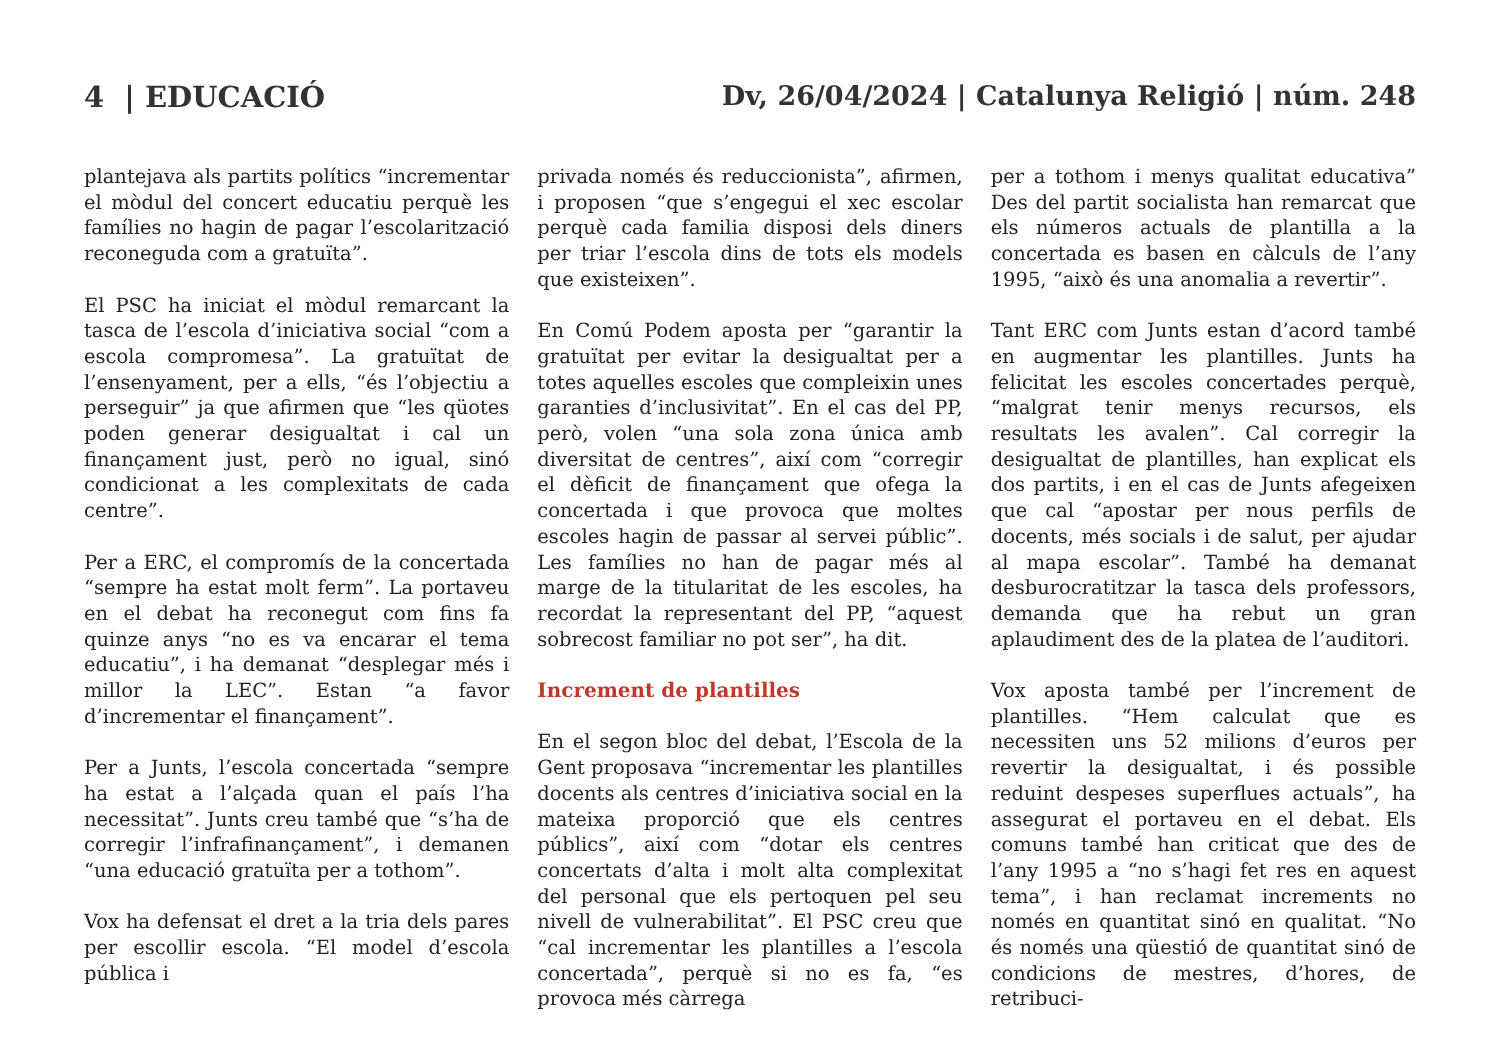4 | EDUCACIÓ Dv, 26/04/2024 | Catalunya Religió | núm. 248
plantejava als partits polítics “incrementar el mòdul del concert educatiu perquè les famílies no hagin de pagar l’escolarització reconeguda com a gratuïta”.
El PSC ha iniciat el mòdul remarcant la tasca de l’escola d’iniciativa social “com a escola compromesa”. La gratuïtat de l’ensenyament, per a ells, “és l’objectiu a perseguir” ja que afirmen que “les qüotes poden generar desigualtat i cal un finançament just, però no igual, sinó condicionat a les complexitats de cada centre”.
Per a ERC, el compromís de la concertada “sempre ha estat molt ferm”. La portaveu en el debat ha reconegut com fins fa quinze anys “no es va encarar el tema educatiu”, i ha demanat “desplegar més i millor la LEC”. Estan “a favor d’incrementar el finançament”.
Per a Junts, l’escola concertada “sempre ha estat a l’alçada quan el país l’ha necessitat”. Junts creu també que “s’ha de corregir l’infrafinançament”, i demanen “una educació gratuïta per a tothom”.
Vox ha defensat el dret a la tria dels pares per escollir escola. “El model d’escola pública i
privada només és reduccionista”, afirmen, i proposen “que s’engegui el xec escolar perquè cada familia disposi dels diners per triar l’escola dins de tots els models que existeixen”.
En Comú Podem aposta per “garantir la gratuïtat per evitar la desigualtat per a totes aquelles escoles que compleixin unes garanties d’inclusivitat”. En el cas del PP, però, volen “una sola zona única amb diversitat de centres”, així com “corregir el dèficit de finançament que ofega la concertada i que provoca que moltes escoles hagin de passar al servei públic”. Les famílies no han de pagar més al marge de la titularitat de les escoles, ha recordat la representant del PP, “aquest sobrecost familiar no pot ser”, ha dit.
Increment de plantilles
En el segon bloc del debat, l’Escola de la Gent proposava “incrementar les plantilles docents als centres d’iniciativa social en la mateixa proporció que els centres públics”, així com “dotar els centres concertats d’alta i molt alta complexitat del personal que els pertoquen pel seu nivell de vulnerabilitat”. El PSC creu que “cal incrementar les plantilles a l’escola concertada”, perquè si no es fa, “es provoca més càrrega
per a tothom i menys qualitat educativa” Des del partit socialista han remarcat que els números actuals de plantilla a la concertada es basen en càlculs de l’any 1995, “això és una anomalia a revertir”.
Tant ERC com Junts estan d’acord també en augmentar les plantilles. Junts ha felicitat les escoles concertades perquè, “malgrat tenir menys recursos, els resultats les avalen”. Cal corregir la desigualtat de plantilles, han explicat els dos partits, i en el cas de Junts afegeixen que cal “apostar per nous perfils de docents, més socials i de salut, per ajudar al mapa escolar”. També ha demanat desburocratitzar la tasca dels professors, demanda que ha rebut un gran aplaudiment des de la platea de l’auditori.
Vox aposta també per l’increment de plantilles. “Hem calculat que es necessiten uns 52 milions d’euros per revertir la desigualtat, i és possible reduint despeses superflues actuals”, ha assegurat el portaveu en el debat. Els comuns també han criticat que des de l’any 1995 a “no s’hagi fet res en aquest tema”, i han reclamat increments no només en quantitat sinó en qualitat. “No és només una qüestió de quantitat sinó de condicions de mestres, d’hores, de retribuci-